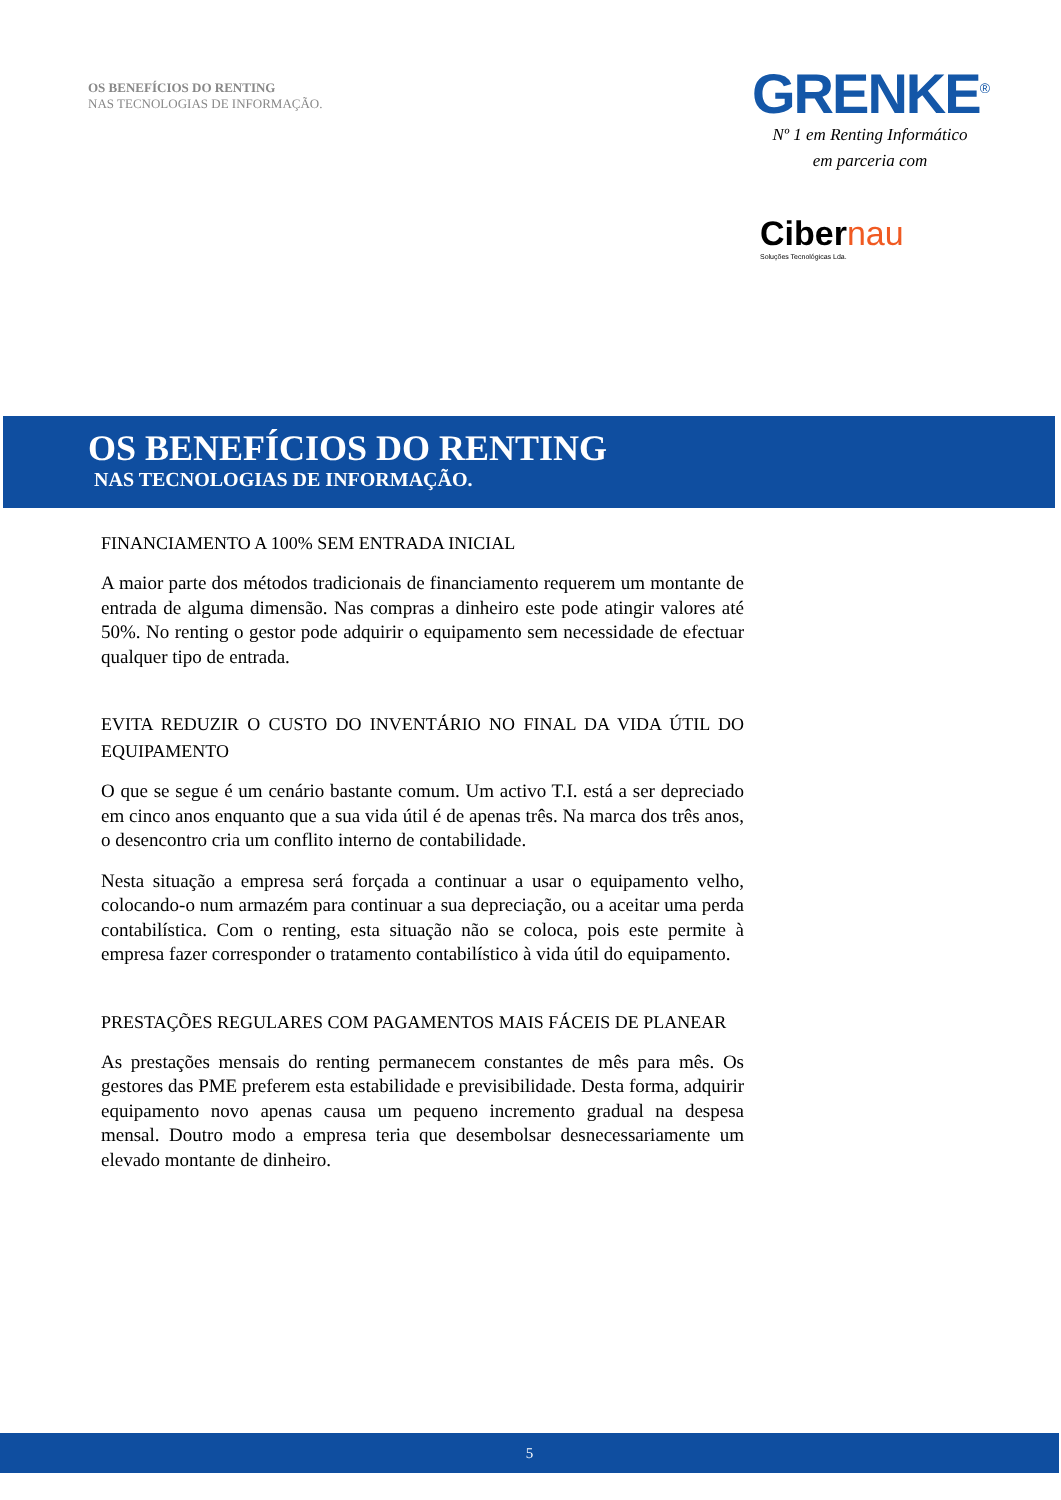OS BENEFÍCIOS DO RENTING
NAS TECNOLOGIAS DE INFORMAÇÃO.
GRENKE<sup>®</sup>
Nº 1 em Renting Informático
em parceria com
Cibernau
Soluções Tecnológicas Lda.
OS BENEFÍCIOS DO RENTING
NAS TECNOLOGIAS DE INFORMAÇÃO.
FINANCIAMENTO A 100% SEM ENTRADA INICIAL
A maior parte dos métodos tradicionais de financiamento requerem um montante de entrada de alguma dimensão. Nas compras a dinheiro este pode atingir valores até 50%. No renting o gestor pode adquirir o equipamento sem necessidade de efectuar qualquer tipo de entrada.
EVITA REDUZIR O CUSTO DO INVENTÁRIO NO FINAL DA VIDA ÚTIL DO EQUIPAMENTO
O que se segue é um cenário bastante comum. Um activo T.I. está a ser depreciado em cinco anos enquanto que a sua vida útil é de apenas três. Na marca dos três anos, o desencontro cria um conflito interno de contabilidade.
Nesta situação a empresa será forçada a continuar a usar o equipamento velho, colocando-o num armazém para continuar a sua depreciação, ou a aceitar uma perda contabilística. Com o renting, esta situação não se coloca, pois este permite à empresa fazer corresponder o tratamento contabilístico à vida útil do equipamento.
PRESTAÇÕES REGULARES COM PAGAMENTOS MAIS FÁCEIS DE PLANEAR
As prestações mensais do renting permanecem constantes de mês para mês. Os gestores das PME preferem esta estabilidade e previsibilidade. Desta forma, adquirir equipamento novo apenas causa um pequeno incremento gradual na despesa mensal. Doutro modo a empresa teria que desembolsar desnecessariamente um elevado montante de dinheiro.
5